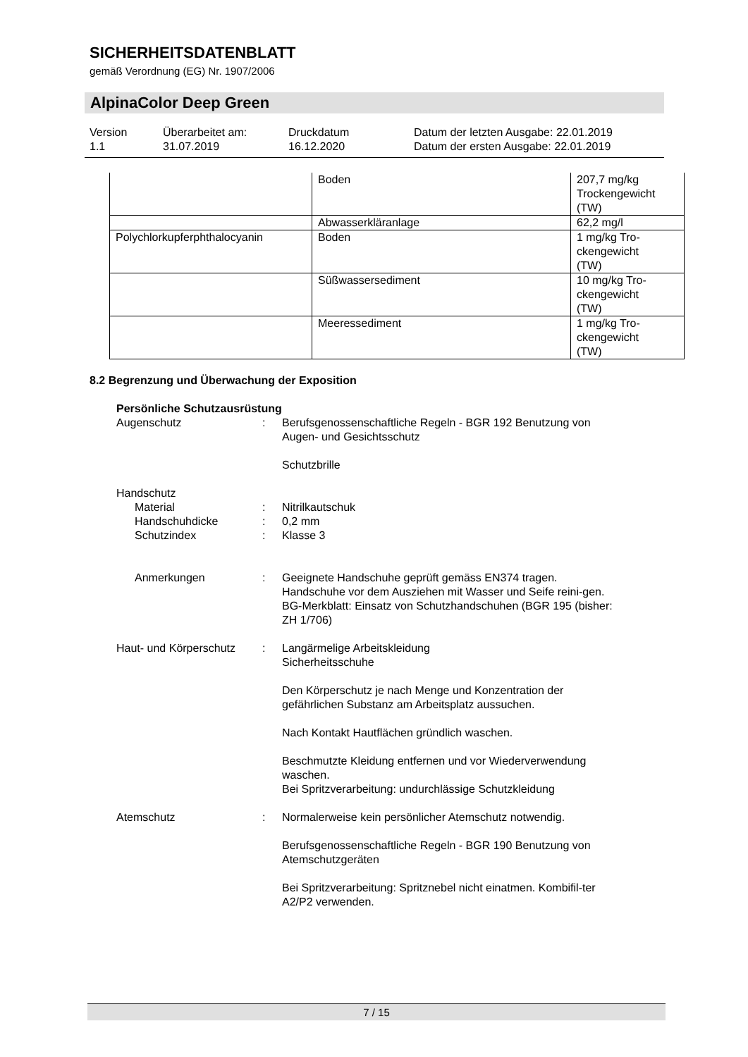SICHERHEITSDATENBLATT
gemäß Verordnung (EG) Nr. 1907/2006
AlpinaColor Deep Green
| Version 1.1 | Überarbeitet am: 31.07.2019 | Druckdatum 16.12.2020 | Datum der letzten Ausgabe: 22.01.2019 Datum der ersten Ausgabe: 22.01.2019 |
| | Boden | 207,7 mg/kg Trockengewicht (TW) |
| | Abwasserkläranlage | 62,2 mg/l |
| Polychlorkupferphthalocyanin | Boden | 1 mg/kg Tro- ckengewicht (TW) |
| | Süßwassersediment | 10 mg/kg Tro- ckengewicht (TW) |
| | Meeressediment | 1 mg/kg Tro- ckengewicht (TW) |
8.2 Begrenzung und Überwachung der Exposition
Persönliche Schutzausrüstung
Augenschutz : Berufsgenossenschaftliche Regeln - BGR 192 Benutzung von Augen- und Gesichtsschutz
Schutzbrille
Handschutz
Material : Nitrilkautschuk
Handschuhdicke : 0,2 mm
Schutzindex : Klasse 3
Anmerkungen : Geeignete Handschuhe geprüft gemäss EN374 tragen.
Handschuhe vor dem Ausziehen mit Wasser und Seife reini-gen.
BG-Merkblatt: Einsatz von Schutzhandschuhen (BGR 195 (bisher: ZH 1/706)
Haut- und Körperschutz : Langärmelige Arbeitskleidung
Sicherheitsschuhe
Den Körperschutz je nach Menge und Konzentration der gefährlichen Substanz am Arbeitsplatz aussuchen.
Nach Kontakt Hautflächen gründlich waschen.
Beschmutzte Kleidung entfernen und vor Wiederverwendung waschen.
Bei Spritzverarbeitung: undurchlässige Schutzkleidung
Atemschutz : Normalerweise kein persönlicher Atemschutz notwendig.
Berufsgenossenschaftliche Regeln - BGR 190 Benutzung von Atemschutzgeräten
Bei Spritzverarbeitung: Spritznebel nicht einatmen. Kombifil-ter A2/P2 verwenden.
7 / 15